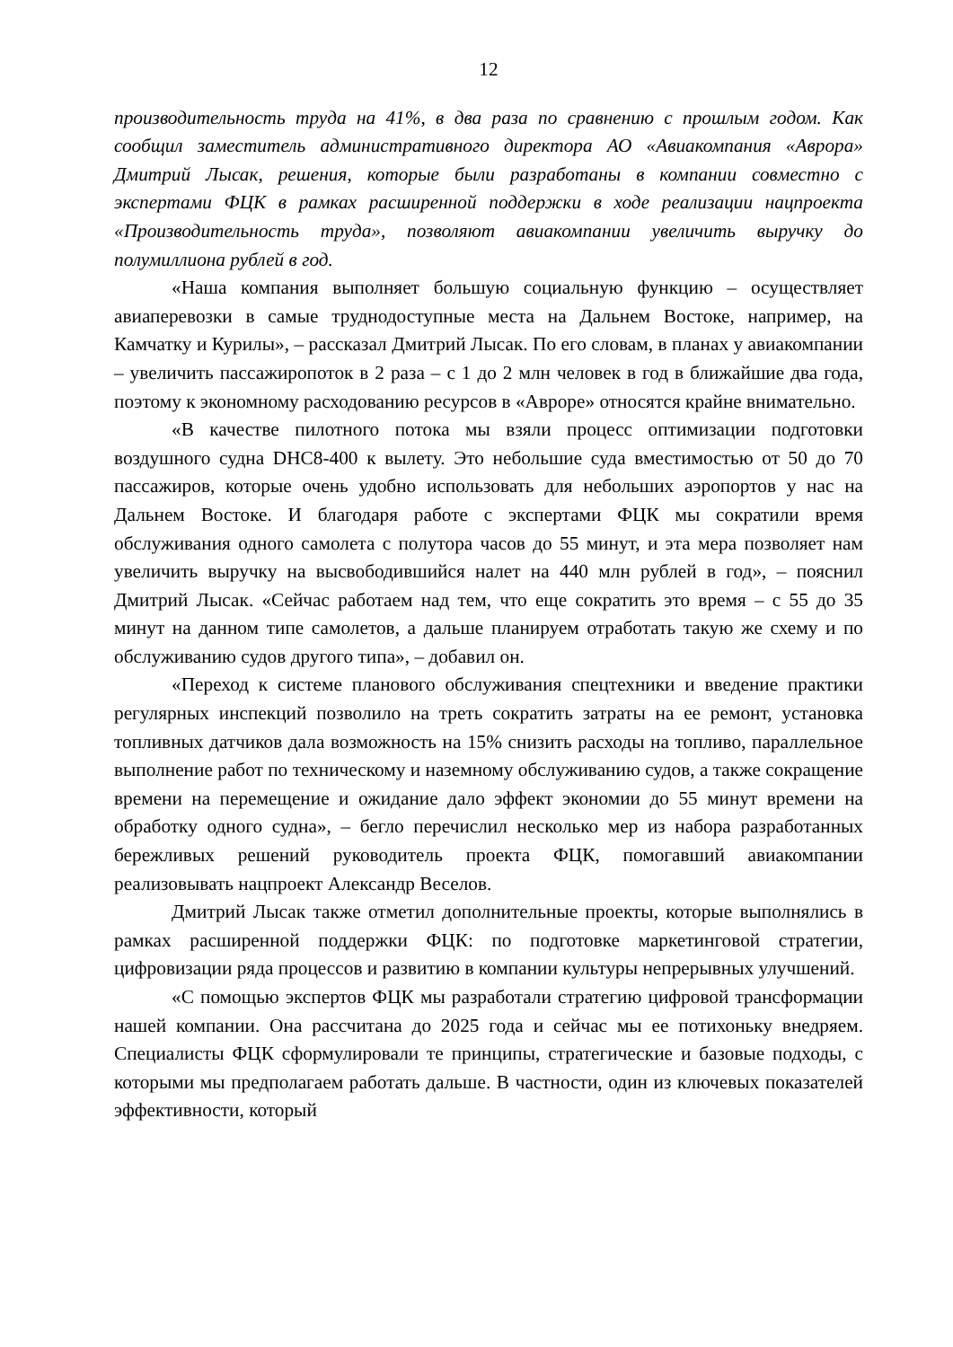12
производительность труда на 41%, в два раза по сравнению с прошлым годом. Как сообщил заместитель административного директора АО «Авиакомпания «Аврора» Дмитрий Лысак, решения, которые были разработаны в компании совместно с экспертами ФЦК в рамках расширенной поддержки в ходе реализации нацпроекта «Производительность труда», позволяют авиакомпании увеличить выручку до полумиллиона рублей в год.
«Наша компания выполняет большую социальную функцию – осуществляет авиаперевозки в самые труднодоступные места на Дальнем Востоке, например, на Камчатку и Курилы», – рассказал Дмитрий Лысак. По его словам, в планах у авиакомпании – увеличить пассажиропоток в 2 раза – с 1 до 2 млн человек в год в ближайшие два года, поэтому к экономному расходованию ресурсов в «Авроре» относятся крайне внимательно.
«В качестве пилотного потока мы взяли процесс оптимизации подготовки воздушного судна DHC8-400 к вылету. Это небольшие суда вместимостью от 50 до 70 пассажиров, которые очень удобно использовать для небольших аэропортов у нас на Дальнем Востоке. И благодаря работе с экспертами ФЦК мы сократили время обслуживания одного самолета с полутора часов до 55 минут, и эта мера позволяет нам увеличить выручку на высвободившийся налет на 440 млн рублей в год», – пояснил Дмитрий Лысак. «Сейчас работаем над тем, что еще сократить это время – с 55 до 35 минут на данном типе самолетов, а дальше планируем отработать такую же схему и по обслуживанию судов другого типа», – добавил он.
«Переход к системе планового обслуживания спецтехники и введение практики регулярных инспекций позволило на треть сократить затраты на ее ремонт, установка топливных датчиков дала возможность на 15% снизить расходы на топливо, параллельное выполнение работ по техническому и наземному обслуживанию судов, а также сокращение времени на перемещение и ожидание дало эффект экономии до 55 минут времени на обработку одного судна», – бегло перечислил несколько мер из набора разработанных бережливых решений руководитель проекта ФЦК, помогавший авиакомпании реализовывать нацпроект Александр Веселов.
Дмитрий Лысак также отметил дополнительные проекты, которые выполнялись в рамках расширенной поддержки ФЦК: по подготовке маркетинговой стратегии, цифровизации ряда процессов и развитию в компании культуры непрерывных улучшений.
«С помощью экспертов ФЦК мы разработали стратегию цифровой трансформации нашей компании. Она рассчитана до 2025 года и сейчас мы ее потихоньку внедряем. Специалисты ФЦК сформулировали те принципы, стратегические и базовые подходы, с которыми мы предполагаем работать дальше. В частности, один из ключевых показателей эффективности, который